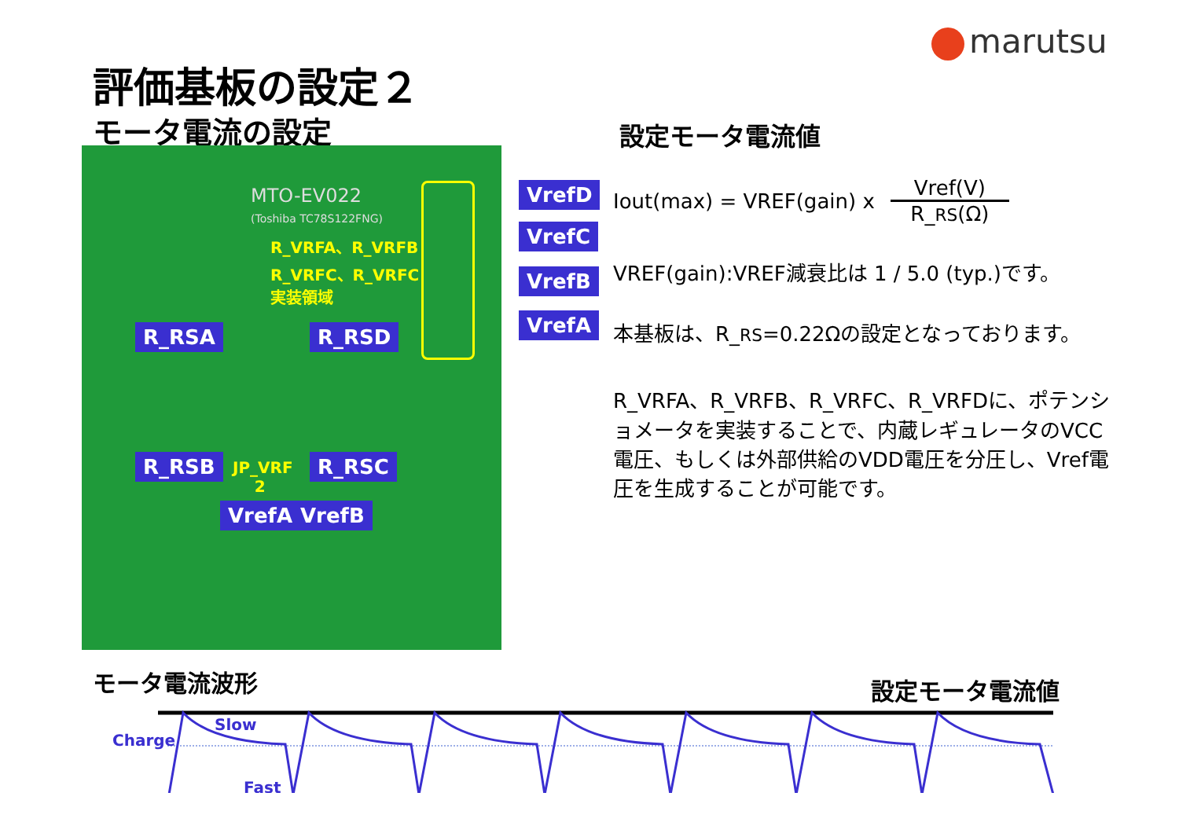marutsu
評価基板の設定２
モータ電流の設定
MTO-EV022
(Toshiba TC78S122FNG)
R_VRFA、R_VRFB
R_VRFC、R_VRFC
実装領域
R_RSA R_RSD
R_RSB
JP_VRF
2
R_RSC
VrefA VrefB
VrefD
VrefC
VrefB
VrefA
設定モータ電流値
Iout(max) = VREF(gain) x
Vref(V)
R_RS(Ω)
VREF(gain):VREF減衰比は 1 / 5.0 (typ.)です。
本基板は、R_RS=0.22Ωの設定となっております。
R_VRFA、R_VRFB、R_VRFC、R_VRFDに、ポテンショメータを実装することで、内蔵レギュレータのVCC電圧、もしくは外部供給のVDD電圧を分圧し、Vref電圧を生成することが可能です。
モータ電流波形 設定モータ電流値
Charge
Slow
Fast